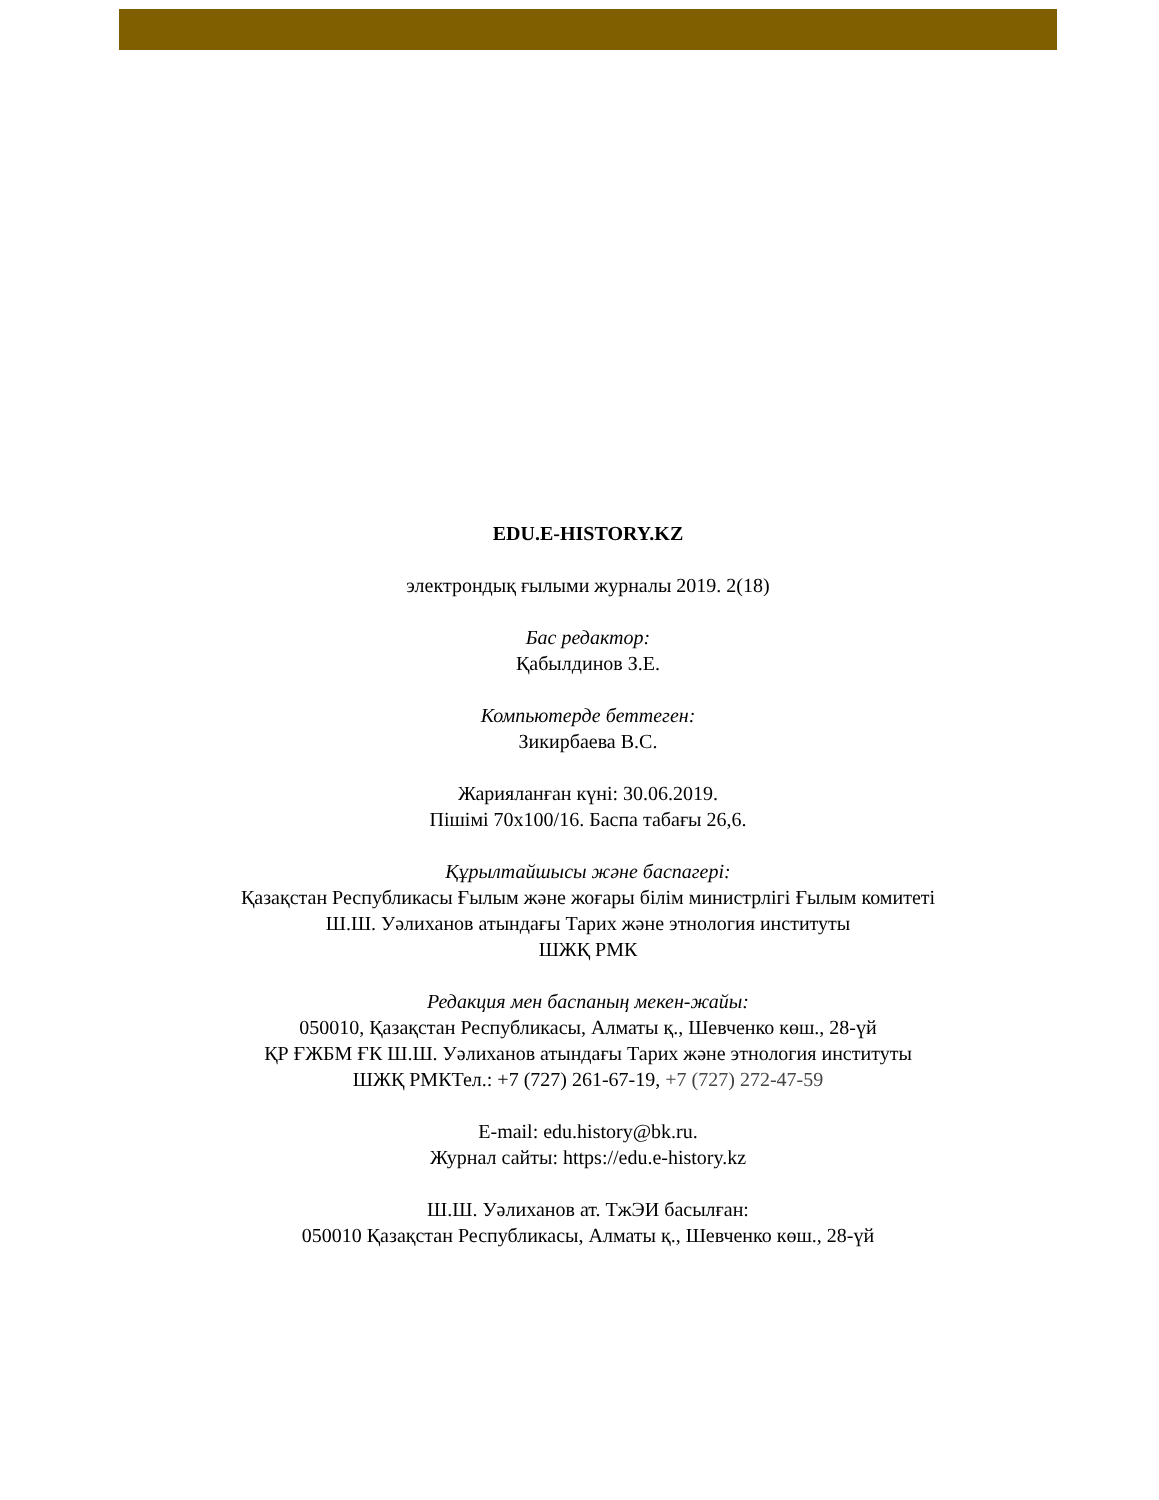EDU.E-HISTORY.KZ
электрондық ғылыми журналы 2019. 2(18)
Бас редактор:
Қабылдинов З.Е.
Компьютерде беттеген:
Зикирбаева В.С.
Жарияланған күні: 30.06.2019.
Пішімі 70х100/16. Баспа табағы 26,6.
Құрылтайшысы және баспагері:
Қазақстан Республикасы Ғылым және жоғары білім министрлігі Ғылым комитеті
Ш.Ш. Уәлиханов атындағы Тарих және этнология институты
ШЖҚ РМК
Редакция мен баспаның мекен-жайы:
050010, Қазақстан Республикасы, Алматы қ., Шевченко көш., 28-үй
ҚР ҒЖБМ ҒК Ш.Ш. Уәлиханов атындағы Тарих және этнология институты
ШЖҚ РМКТел.: +7 (727) 261-67-19, +7 (727) 272-47-59
E-mail: edu.history@bk.ru.
Журнал сайты: https://edu.e-history.kz
Ш.Ш. Уәлиханов ат. ТжЭИ басылған:
050010 Қазақстан Республикасы, Алматы қ., Шевченко көш., 28-үй